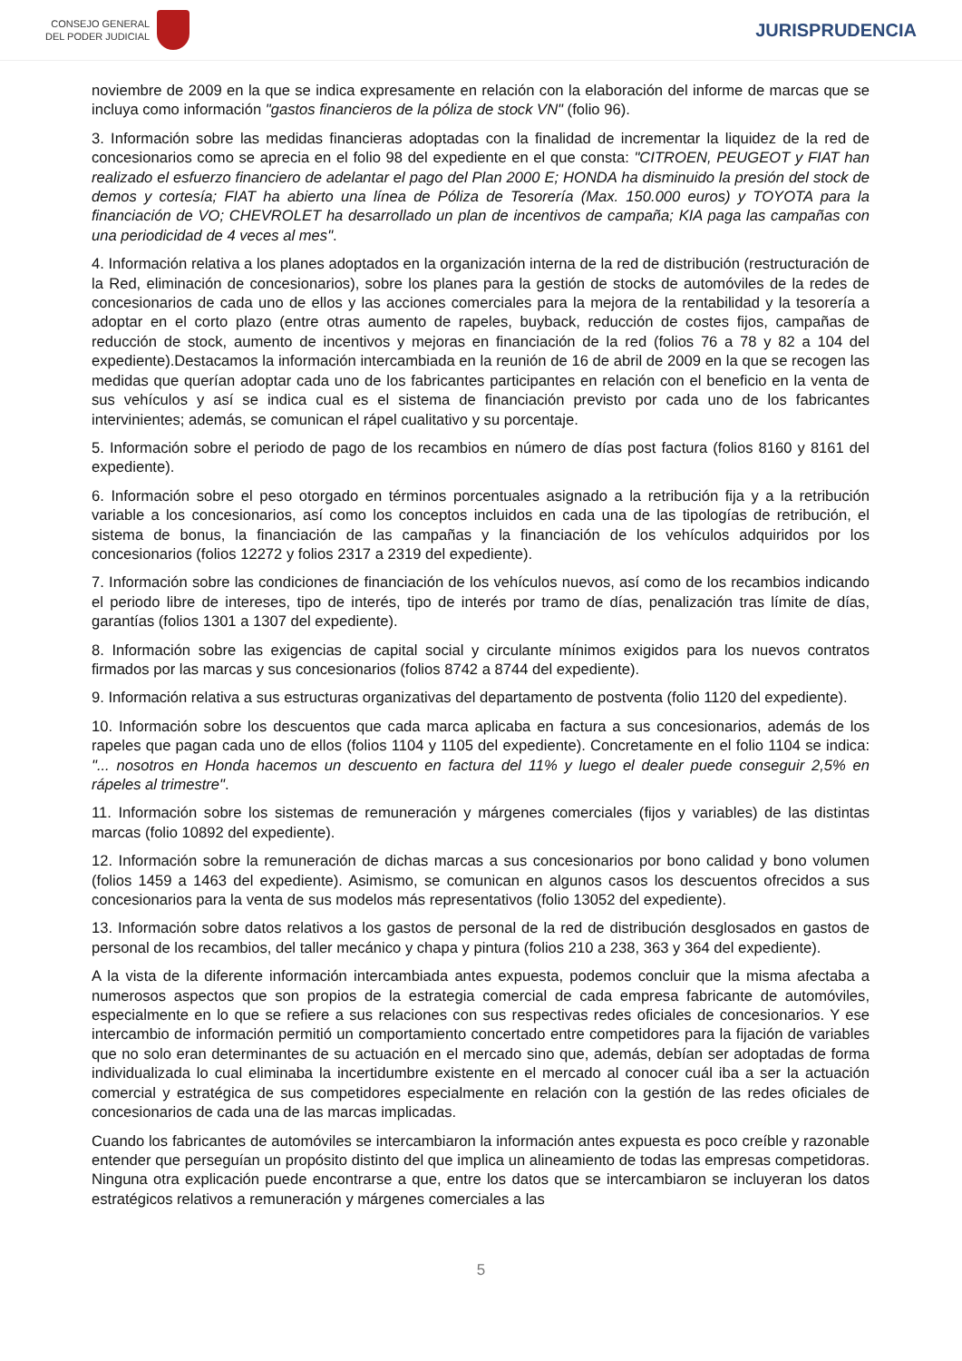CONSEJO GENERAL
DEL PODER JUDICIAL
JURISPRUDENCIA
noviembre de 2009 en la que se indica expresamente en relación con la elaboración del informe de marcas que se incluya como información "gastos financieros de la póliza de stock VN" (folio 96).
3. Información sobre las medidas financieras adoptadas con la finalidad de incrementar la liquidez de la red de concesionarios como se aprecia en el folio 98 del expediente en el que consta: "CITROEN, PEUGEOT y FIAT han realizado el esfuerzo financiero de adelantar el pago del Plan 2000 E; HONDA ha disminuido la presión del stock de demos y cortesía; FIAT ha abierto una línea de Póliza de Tesorería (Max. 150.000 euros) y TOYOTA para la financiación de VO; CHEVROLET ha desarrollado un plan de incentivos de campaña; KIA paga las campañas con una periodicidad de 4 veces al mes".
4. Información relativa a los planes adoptados en la organización interna de la red de distribución (restructuración de la Red, eliminación de concesionarios), sobre los planes para la gestión de stocks de automóviles de la redes de concesionarios de cada uno de ellos y las acciones comerciales para la mejora de la rentabilidad y la tesorería a adoptar en el corto plazo (entre otras aumento de rapeles, buyback, reducción de costes fijos, campañas de reducción de stock, aumento de incentivos y mejoras en financiación de la red (folios 76 a 78 y 82 a 104 del expediente).Destacamos la información intercambiada en la reunión de 16 de abril de 2009 en la que se recogen las medidas que querían adoptar cada uno de los fabricantes participantes en relación con el beneficio en la venta de sus vehículos y así se indica cual es el sistema de financiación previsto por cada uno de los fabricantes intervinientes; además, se comunican el rápel cualitativo y su porcentaje.
5. Información sobre el periodo de pago de los recambios en número de días post factura (folios 8160 y 8161 del expediente).
6. Información sobre el peso otorgado en términos porcentuales asignado a la retribución fija y a la retribución variable a los concesionarios, así como los conceptos incluidos en cada una de las tipologías de retribución, el sistema de bonus, la financiación de las campañas y la financiación de los vehículos adquiridos por los concesionarios (folios 12272 y folios 2317 a 2319 del expediente).
7. Información sobre las condiciones de financiación de los vehículos nuevos, así como de los recambios indicando el periodo libre de intereses, tipo de interés, tipo de interés por tramo de días, penalización tras límite de días, garantías (folios 1301 a 1307 del expediente).
8. Información sobre las exigencias de capital social y circulante mínimos exigidos para los nuevos contratos firmados por las marcas y sus concesionarios (folios 8742 a 8744 del expediente).
9. Información relativa a sus estructuras organizativas del departamento de postventa (folio 1120 del expediente).
10. Información sobre los descuentos que cada marca aplicaba en factura a sus concesionarios, además de los rapeles que pagan cada uno de ellos (folios 1104 y 1105 del expediente). Concretamente en el folio 1104 se indica: "... nosotros en Honda hacemos un descuento en factura del 11% y luego el dealer puede conseguir 2,5% en rápeles al trimestre".
11. Información sobre los sistemas de remuneración y márgenes comerciales (fijos y variables) de las distintas marcas (folio 10892 del expediente).
12. Información sobre la remuneración de dichas marcas a sus concesionarios por bono calidad y bono volumen (folios 1459 a 1463 del expediente). Asimismo, se comunican en algunos casos los descuentos ofrecidos a sus concesionarios para la venta de sus modelos más representativos (folio 13052 del expediente).
13. Información sobre datos relativos a los gastos de personal de la red de distribución desglosados en gastos de personal de los recambios, del taller mecánico y chapa y pintura (folios 210 a 238, 363 y 364 del expediente).
A la vista de la diferente información intercambiada antes expuesta, podemos concluir que la misma afectaba a numerosos aspectos que son propios de la estrategia comercial de cada empresa fabricante de automóviles, especialmente en lo que se refiere a sus relaciones con sus respectivas redes oficiales de concesionarios. Y ese intercambio de información permitió un comportamiento concertado entre competidores para la fijación de variables que no solo eran determinantes de su actuación en el mercado sino que, además, debían ser adoptadas de forma individualizada lo cual eliminaba la incertidumbre existente en el mercado al conocer cuál iba a ser la actuación comercial y estratégica de sus competidores especialmente en relación con la gestión de las redes oficiales de concesionarios de cada una de las marcas implicadas.
Cuando los fabricantes de automóviles se intercambiaron la información antes expuesta es poco creíble y razonable entender que perseguían un propósito distinto del que implica un alineamiento de todas las empresas competidoras. Ninguna otra explicación puede encontrarse a que, entre los datos que se intercambiaron se incluyeran los datos estratégicos relativos a remuneración y márgenes comerciales a las
5